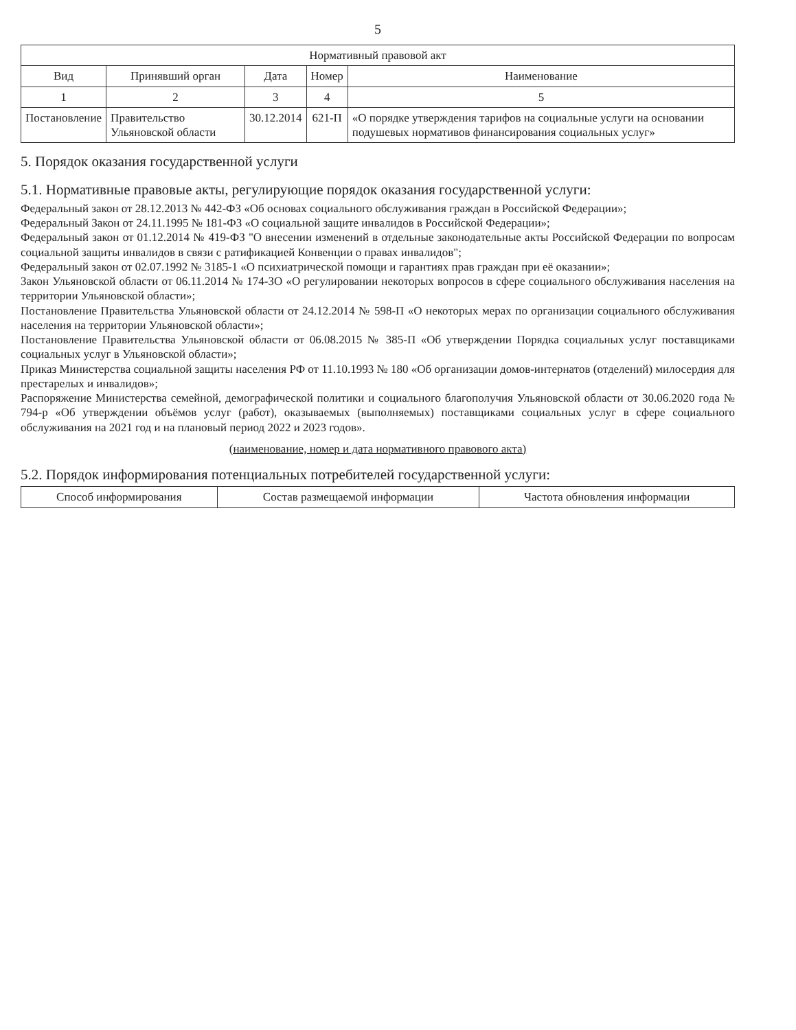5
| Нормативный правовой акт | | | | |
| --- | --- | --- | --- | --- |
| Вид | Принявший орган | Дата | Номер | Наименование |
| 1 | 2 | 3 | 4 | 5 |
| Постановление | Правительство Ульяновской области | 30.12.2014 | 621-П | «О порядке утверждения тарифов на социальные услуги на основании подушевых нормативов финансирования социальных услуг» |
5. Порядок оказания государственной услуги
5.1. Нормативные правовые акты, регулирующие порядок оказания государственной услуги:
Федеральный закон от 28.12.2013 № 442-ФЗ «Об основах социального обслуживания граждан в Российской Федерации»;
Федеральный Закон от 24.11.1995 № 181-ФЗ «О социальной защите инвалидов в Российской Федерации»;
Федеральный закон от 01.12.2014 № 419-ФЗ "О внесении изменений в отдельные законодательные акты Российской Федерации по вопросам социальной защиты инвалидов в связи с ратификацией Конвенции о правах инвалидов";
Федеральный закон от 02.07.1992 № 3185-1 «О психиатрической помощи и гарантиях прав граждан при её оказании»;
Закон Ульяновской области от 06.11.2014 № 174-ЗО «О регулировании некоторых вопросов в сфере социального обслуживания населения на территории Ульяновской области»;
Постановление Правительства Ульяновской области от 24.12.2014 № 598-П «О некоторых мерах по организации социального обслуживания населения на территории Ульяновской области»;
Постановление Правительства Ульяновской области от 06.08.2015 № 385-П «Об утверждении Порядка социальных услуг поставщиками социальных услуг в Ульяновской области»;
Приказ Министерства социальной защиты населения РФ от 11.10.1993 № 180 «Об организации домов-интернатов (отделений) милосердия для престарелых и инвалидов»;
Распоряжение Министерства семейной, демографической политики и социального благополучия Ульяновской области от 30.06.2020 года № 794-р «Об утверждении объёмов услуг (работ), оказываемых (выполняемых) поставщиками социальных услуг в сфере социального обслуживания на 2021 год и на плановый период 2022 и 2023 годов».
(наименование, номер и дата нормативного правового акта)
5.2. Порядок информирования потенциальных потребителей государственной услуги:
| Способ информирования | Состав размещаемой информации | Частота обновления информации |
| --- | --- | --- |